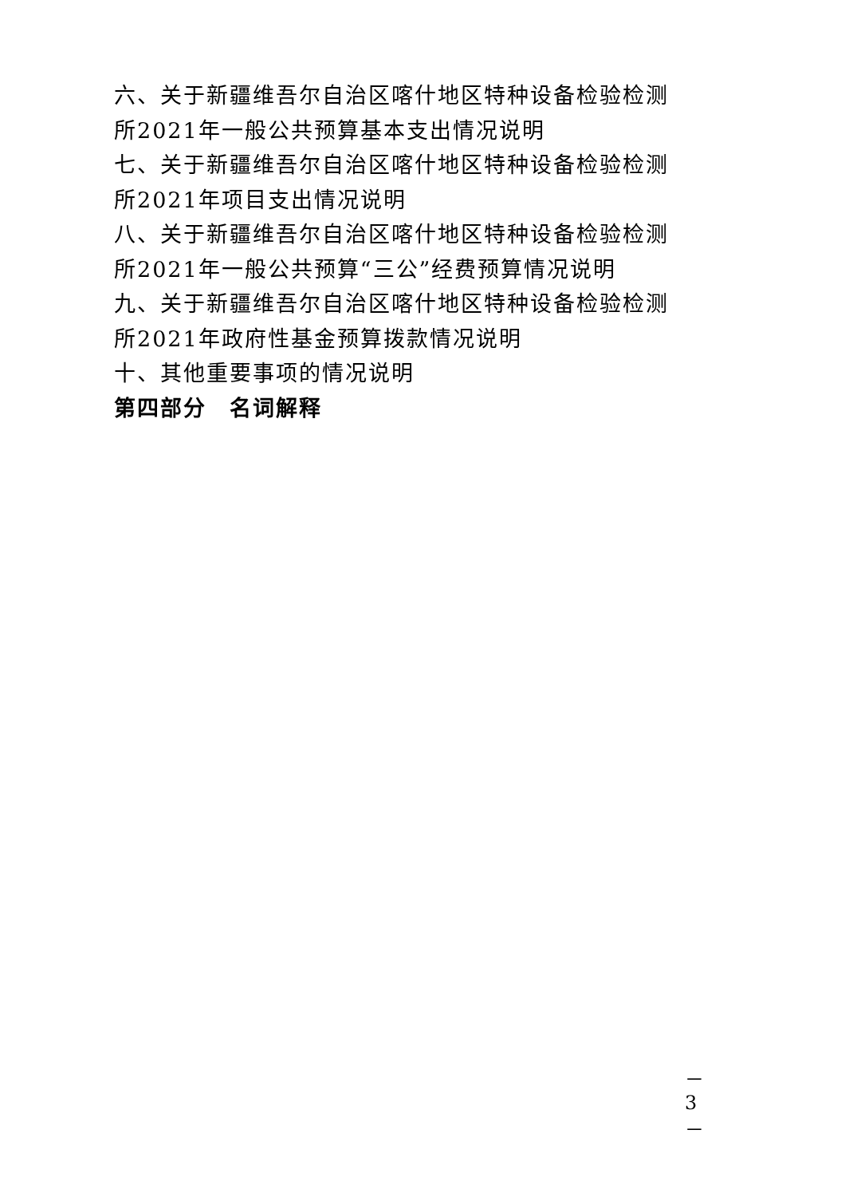六、关于新疆维吾尔自治区喀什地区特种设备检验检测所2021年一般公共预算基本支出情况说明
七、关于新疆维吾尔自治区喀什地区特种设备检验检测所2021年项目支出情况说明
八、关于新疆维吾尔自治区喀什地区特种设备检验检测所2021年一般公共预算“三公”经费预算情况说明
九、关于新疆维吾尔自治区喀什地区特种设备检验检测所2021年政府性基金预算拨款情况说明
十、其他重要事项的情况说明
第四部分　名词解释
－ 3 －